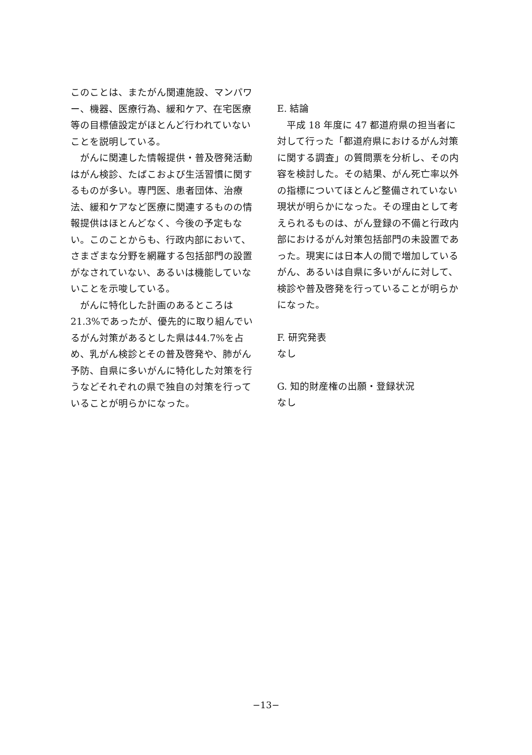このことは、またがん関連施設、マンパワー、機器、医療行為、緩和ケア、在宅医療等の目標値設定がほとんど行われていないことを説明している。
がんに関連した情報提供・普及啓発活動はがん検診、たばこおよび生活習慣に関するものが多い。専門医、患者団体、治療法、緩和ケアなど医療に関連するものの情報提供はほとんどなく、今後の予定もない。このことからも、行政内部において、さまざまな分野を網羅する包括部門の設置がなされていない、あるいは機能していないことを示唆している。
がんに特化した計画のあるところは21.3%であったが、優先的に取り組んでいるがん対策があるとした県は44.7%を占め、乳がん検診とその普及啓発や、肺がん予防、自県に多いがんに特化した対策を行うなどそれぞれの県で独自の対策を行っていることが明らかになった。
E. 結論
平成 18 年度に 47 都道府県の担当者に対して行った「都道府県におけるがん対策に関する調査」の質問票を分析し、その内容を検討した。その結果、がん死亡率以外の指標についてほとんど整備されていない現状が明らかになった。その理由として考えられるものは、がん登録の不備と行政内部におけるがん対策包括部門の未設置であった。現実には日本人の間で増加しているがん、あるいは自県に多いがんに対して、検診や普及啓発を行っていることが明らかになった。
F. 研究発表
なし
G. 知的財産権の出願・登録状況
なし
−13−